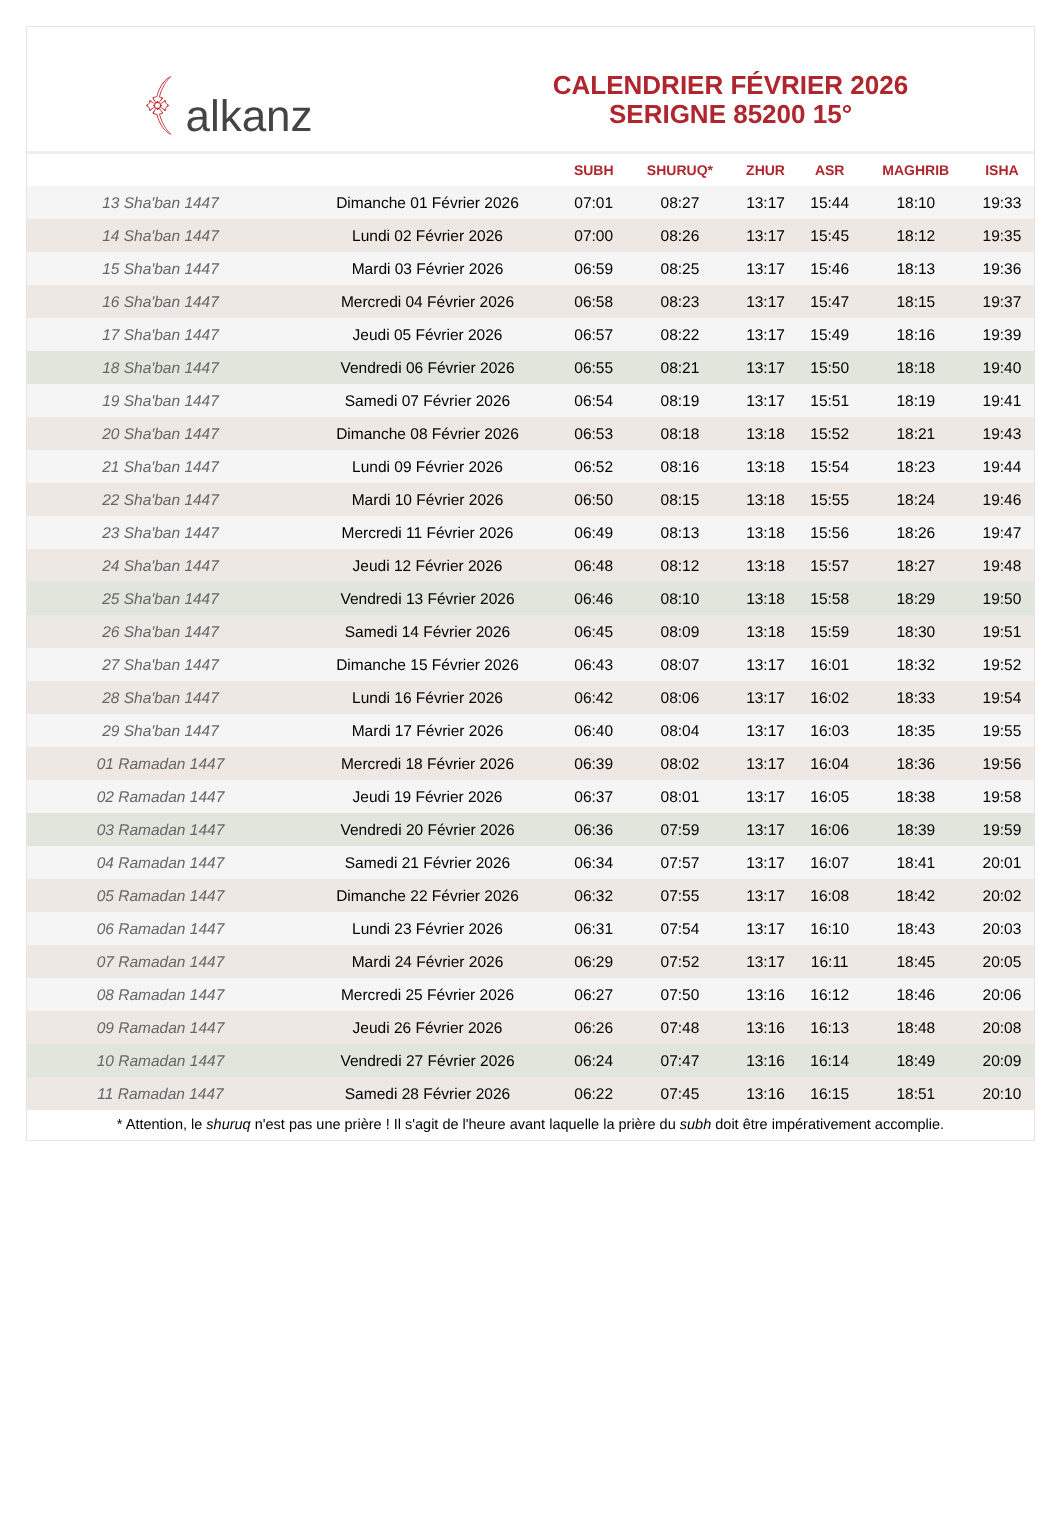﴾ alkanz
CALENDRIER FÉVRIER 2026
SERIGNE 85200 15°
| | | SUBH | SHURUQ* | ZHUR | ASR | MAGHRIB | ISHA |
| --- | --- | --- | --- | --- | --- | --- | --- |
| 13 Sha'ban 1447 | Dimanche 01 Février 2026 | 07:01 | 08:27 | 13:17 | 15:44 | 18:10 | 19:33 |
| 14 Sha'ban 1447 | Lundi 02 Février 2026 | 07:00 | 08:26 | 13:17 | 15:45 | 18:12 | 19:35 |
| 15 Sha'ban 1447 | Mardi 03 Février 2026 | 06:59 | 08:25 | 13:17 | 15:46 | 18:13 | 19:36 |
| 16 Sha'ban 1447 | Mercredi 04 Février 2026 | 06:58 | 08:23 | 13:17 | 15:47 | 18:15 | 19:37 |
| 17 Sha'ban 1447 | Jeudi 05 Février 2026 | 06:57 | 08:22 | 13:17 | 15:49 | 18:16 | 19:39 |
| 18 Sha'ban 1447 | Vendredi 06 Février 2026 | 06:55 | 08:21 | 13:17 | 15:50 | 18:18 | 19:40 |
| 19 Sha'ban 1447 | Samedi 07 Février 2026 | 06:54 | 08:19 | 13:17 | 15:51 | 18:19 | 19:41 |
| 20 Sha'ban 1447 | Dimanche 08 Février 2026 | 06:53 | 08:18 | 13:18 | 15:52 | 18:21 | 19:43 |
| 21 Sha'ban 1447 | Lundi 09 Février 2026 | 06:52 | 08:16 | 13:18 | 15:54 | 18:23 | 19:44 |
| 22 Sha'ban 1447 | Mardi 10 Février 2026 | 06:50 | 08:15 | 13:18 | 15:55 | 18:24 | 19:46 |
| 23 Sha'ban 1447 | Mercredi 11 Février 2026 | 06:49 | 08:13 | 13:18 | 15:56 | 18:26 | 19:47 |
| 24 Sha'ban 1447 | Jeudi 12 Février 2026 | 06:48 | 08:12 | 13:18 | 15:57 | 18:27 | 19:48 |
| 25 Sha'ban 1447 | Vendredi 13 Février 2026 | 06:46 | 08:10 | 13:18 | 15:58 | 18:29 | 19:50 |
| 26 Sha'ban 1447 | Samedi 14 Février 2026 | 06:45 | 08:09 | 13:18 | 15:59 | 18:30 | 19:51 |
| 27 Sha'ban 1447 | Dimanche 15 Février 2026 | 06:43 | 08:07 | 13:17 | 16:01 | 18:32 | 19:52 |
| 28 Sha'ban 1447 | Lundi 16 Février 2026 | 06:42 | 08:06 | 13:17 | 16:02 | 18:33 | 19:54 |
| 29 Sha'ban 1447 | Mardi 17 Février 2026 | 06:40 | 08:04 | 13:17 | 16:03 | 18:35 | 19:55 |
| 01 Ramadan 1447 | Mercredi 18 Février 2026 | 06:39 | 08:02 | 13:17 | 16:04 | 18:36 | 19:56 |
| 02 Ramadan 1447 | Jeudi 19 Février 2026 | 06:37 | 08:01 | 13:17 | 16:05 | 18:38 | 19:58 |
| 03 Ramadan 1447 | Vendredi 20 Février 2026 | 06:36 | 07:59 | 13:17 | 16:06 | 18:39 | 19:59 |
| 04 Ramadan 1447 | Samedi 21 Février 2026 | 06:34 | 07:57 | 13:17 | 16:07 | 18:41 | 20:01 |
| 05 Ramadan 1447 | Dimanche 22 Février 2026 | 06:32 | 07:55 | 13:17 | 16:08 | 18:42 | 20:02 |
| 06 Ramadan 1447 | Lundi 23 Février 2026 | 06:31 | 07:54 | 13:17 | 16:10 | 18:43 | 20:03 |
| 07 Ramadan 1447 | Mardi 24 Février 2026 | 06:29 | 07:52 | 13:17 | 16:11 | 18:45 | 20:05 |
| 08 Ramadan 1447 | Mercredi 25 Février 2026 | 06:27 | 07:50 | 13:16 | 16:12 | 18:46 | 20:06 |
| 09 Ramadan 1447 | Jeudi 26 Février 2026 | 06:26 | 07:48 | 13:16 | 16:13 | 18:48 | 20:08 |
| 10 Ramadan 1447 | Vendredi 27 Février 2026 | 06:24 | 07:47 | 13:16 | 16:14 | 18:49 | 20:09 |
| 11 Ramadan 1447 | Samedi 28 Février 2026 | 06:22 | 07:45 | 13:16 | 16:15 | 18:51 | 20:10 |
* Attention, le shuruq n'est pas une prière ! Il s'agit de l'heure avant laquelle la prière du subh doit être impérativement accomplie.